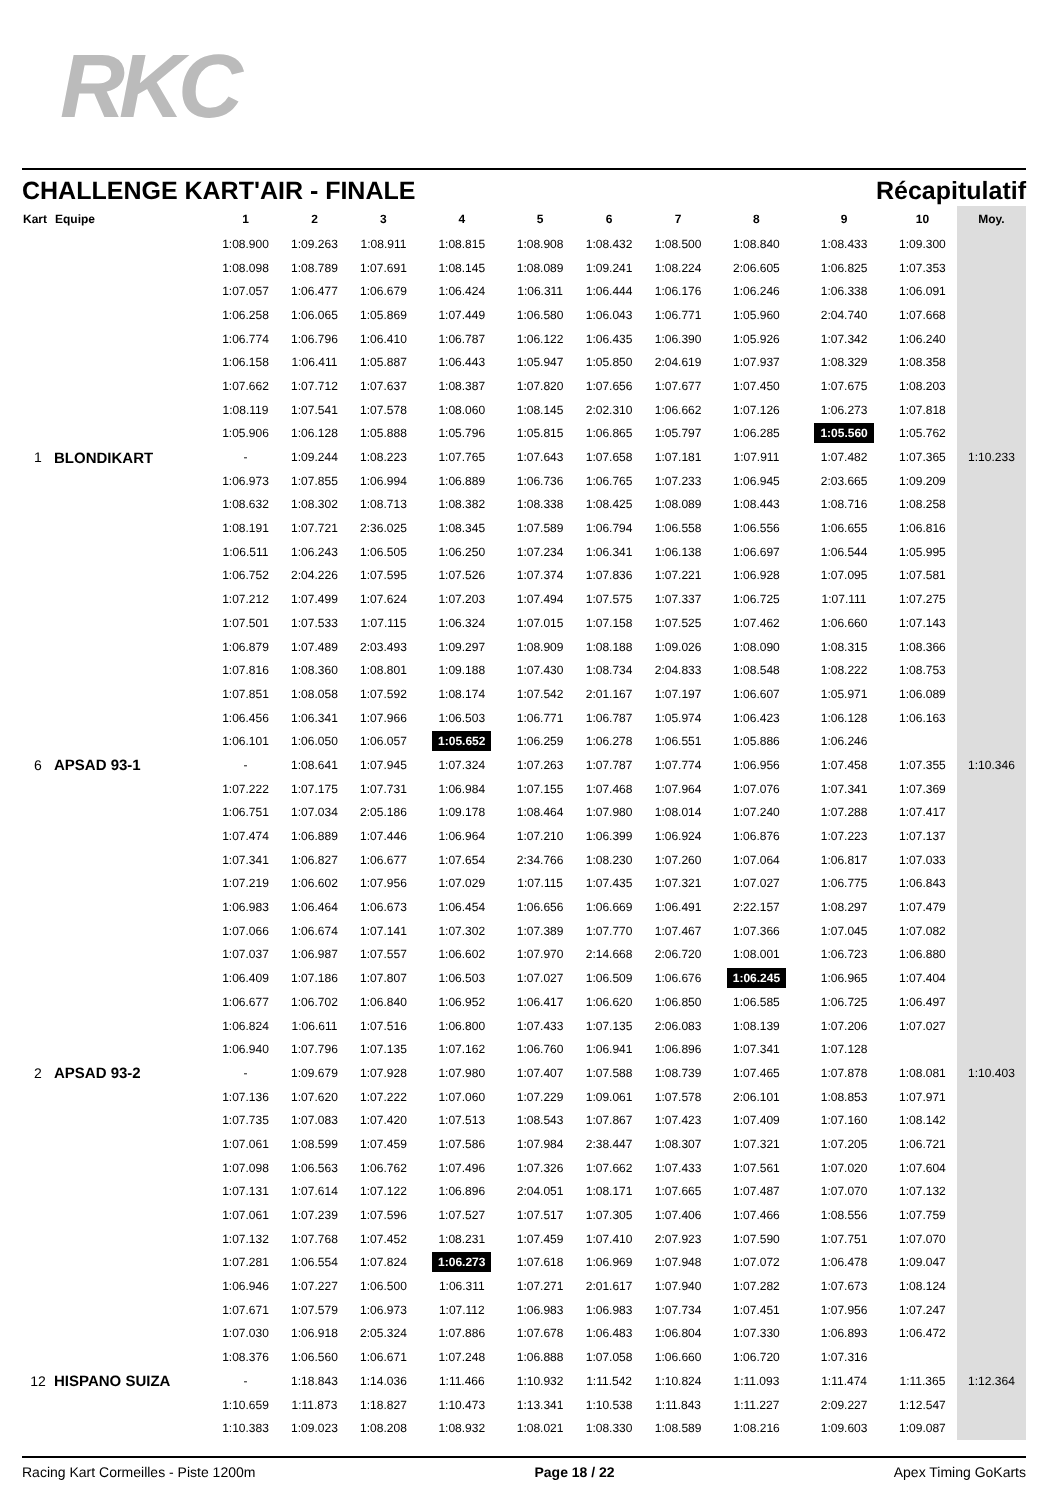RKC
CHALLENGE KART'AIR - FINALE Récapitulatif
| Kart | Equipe | 1 | 2 | 3 | 4 | 5 | 6 | 7 | 8 | 9 | 10 | Moy. |
| --- | --- | --- | --- | --- | --- | --- | --- | --- | --- | --- | --- | --- |
| | | 1:08.900 | 1:09.263 | 1:08.911 | 1:08.815 | 1:08.908 | 1:08.432 | 1:08.500 | 1:08.840 | 1:08.433 | 1:09.300 | |
| | | 1:08.098 | 1:08.789 | 1:07.691 | 1:08.145 | 1:08.089 | 1:09.241 | 1:08.224 | 2:06.605 | 1:06.825 | 1:07.353 | |
| | | 1:07.057 | 1:06.477 | 1:06.679 | 1:06.424 | 1:06.311 | 1:06.444 | 1:06.176 | 1:06.246 | 1:06.338 | 1:06.091 | |
| | | 1:06.258 | 1:06.065 | 1:05.869 | 1:07.449 | 1:06.580 | 1:06.043 | 1:06.771 | 1:05.960 | 2:04.740 | 1:07.668 | |
| | | 1:06.774 | 1:06.796 | 1:06.410 | 1:06.787 | 1:06.122 | 1:06.435 | 1:06.390 | 1:05.926 | 1:07.342 | 1:06.240 | |
| | | 1:06.158 | 1:06.411 | 1:05.887 | 1:06.443 | 1:05.947 | 1:05.850 | 2:04.619 | 1:07.937 | 1:08.329 | 1:08.358 | |
| | | 1:07.662 | 1:07.712 | 1:07.637 | 1:08.387 | 1:07.820 | 1:07.656 | 1:07.677 | 1:07.450 | 1:07.675 | 1:08.203 | |
| | | 1:08.119 | 1:07.541 | 1:07.578 | 1:08.060 | 1:08.145 | 2:02.310 | 1:06.662 | 1:07.126 | 1:06.273 | 1:07.818 | |
| | | 1:05.906 | 1:06.128 | 1:05.888 | 1:05.796 | 1:05.815 | 1:06.865 | 1:05.797 | 1:06.285 | 1:05.560 | 1:05.762 | |
| 1 | BLONDIKART | - | 1:09.244 | 1:08.223 | 1:07.765 | 1:07.643 | 1:07.658 | 1:07.181 | 1:07.911 | 1:07.482 | 1:07.365 | 1:10.233 |
| | | 1:06.973 | 1:07.855 | 1:06.994 | 1:06.889 | 1:06.736 | 1:06.765 | 1:07.233 | 1:06.945 | 2:03.665 | 1:09.209 | |
| | | 1:08.632 | 1:08.302 | 1:08.713 | 1:08.382 | 1:08.338 | 1:08.425 | 1:08.089 | 1:08.443 | 1:08.716 | 1:08.258 | |
| | | 1:08.191 | 1:07.721 | 2:36.025 | 1:08.345 | 1:07.589 | 1:06.794 | 1:06.558 | 1:06.556 | 1:06.655 | 1:06.816 | |
| | | 1:06.511 | 1:06.243 | 1:06.505 | 1:06.250 | 1:07.234 | 1:06.341 | 1:06.138 | 1:06.697 | 1:06.544 | 1:05.995 | |
| | | 1:06.752 | 2:04.226 | 1:07.595 | 1:07.526 | 1:07.374 | 1:07.836 | 1:07.221 | 1:06.928 | 1:07.095 | 1:07.581 | |
| | | 1:07.212 | 1:07.499 | 1:07.624 | 1:07.203 | 1:07.494 | 1:07.575 | 1:07.337 | 1:06.725 | 1:07.111 | 1:07.275 | |
| | | 1:07.501 | 1:07.533 | 1:07.115 | 1:06.324 | 1:07.015 | 1:07.158 | 1:07.525 | 1:07.462 | 1:06.660 | 1:07.143 | |
| | | 1:06.879 | 1:07.489 | 2:03.493 | 1:09.297 | 1:08.909 | 1:08.188 | 1:09.026 | 1:08.090 | 1:08.315 | 1:08.366 | |
| | | 1:07.816 | 1:08.360 | 1:08.801 | 1:09.188 | 1:07.430 | 1:08.734 | 2:04.833 | 1:08.548 | 1:08.222 | 1:08.753 | |
| | | 1:07.851 | 1:08.058 | 1:07.592 | 1:08.174 | 1:07.542 | 2:01.167 | 1:07.197 | 1:06.607 | 1:05.971 | 1:06.089 | |
| | | 1:06.456 | 1:06.341 | 1:07.966 | 1:06.503 | 1:06.771 | 1:06.787 | 1:05.974 | 1:06.423 | 1:06.128 | 1:06.163 | |
| | | 1:06.101 | 1:06.050 | 1:06.057 | 1:05.652 | 1:06.259 | 1:06.278 | 1:06.551 | 1:05.886 | 1:06.246 | | |
| 6 | APSAD 93-1 | - | 1:08.641 | 1:07.945 | 1:07.324 | 1:07.263 | 1:07.787 | 1:07.774 | 1:06.956 | 1:07.458 | 1:07.355 | 1:10.346 |
| | | 1:07.222 | 1:07.175 | 1:07.731 | 1:06.984 | 1:07.155 | 1:07.468 | 1:07.964 | 1:07.076 | 1:07.341 | 1:07.369 | |
| | | 1:06.751 | 1:07.034 | 2:05.186 | 1:09.178 | 1:08.464 | 1:07.980 | 1:08.014 | 1:07.240 | 1:07.288 | 1:07.417 | |
| | | 1:07.474 | 1:06.889 | 1:07.446 | 1:06.964 | 1:07.210 | 1:06.399 | 1:06.924 | 1:06.876 | 1:07.223 | 1:07.137 | |
| | | 1:07.341 | 1:06.827 | 1:06.677 | 1:07.654 | 2:34.766 | 1:08.230 | 1:07.260 | 1:07.064 | 1:06.817 | 1:07.033 | |
| | | 1:07.219 | 1:06.602 | 1:07.956 | 1:07.029 | 1:07.115 | 1:07.435 | 1:07.321 | 1:07.027 | 1:06.775 | 1:06.843 | |
| | | 1:06.983 | 1:06.464 | 1:06.673 | 1:06.454 | 1:06.656 | 1:06.669 | 1:06.491 | 2:22.157 | 1:08.297 | 1:07.479 | |
| | | 1:07.066 | 1:06.674 | 1:07.141 | 1:07.302 | 1:07.389 | 1:07.770 | 1:07.467 | 1:07.366 | 1:07.045 | 1:07.082 | |
| | | 1:07.037 | 1:06.987 | 1:07.557 | 1:06.602 | 1:07.970 | 2:14.668 | 2:06.720 | 1:08.001 | 1:06.723 | 1:06.880 | |
| | | 1:06.409 | 1:07.186 | 1:07.807 | 1:06.503 | 1:07.027 | 1:06.509 | 1:06.676 | 1:06.245 | 1:06.965 | 1:07.404 | |
| | | 1:06.677 | 1:06.702 | 1:06.840 | 1:06.952 | 1:06.417 | 1:06.620 | 1:06.850 | 1:06.585 | 1:06.725 | 1:06.497 | |
| | | 1:06.824 | 1:06.611 | 1:07.516 | 1:06.800 | 1:07.433 | 1:07.135 | 2:06.083 | 1:08.139 | 1:07.206 | 1:07.027 | |
| | | 1:06.940 | 1:07.796 | 1:07.135 | 1:07.162 | 1:06.760 | 1:06.941 | 1:06.896 | 1:07.341 | 1:07.128 | | |
| 2 | APSAD 93-2 | - | 1:09.679 | 1:07.928 | 1:07.980 | 1:07.407 | 1:07.588 | 1:08.739 | 1:07.465 | 1:07.878 | 1:08.081 | 1:10.403 |
| | | 1:07.136 | 1:07.620 | 1:07.222 | 1:07.060 | 1:07.229 | 1:09.061 | 1:07.578 | 2:06.101 | 1:08.853 | 1:07.971 | |
| | | 1:07.735 | 1:07.083 | 1:07.420 | 1:07.513 | 1:08.543 | 1:07.867 | 1:07.423 | 1:07.409 | 1:07.160 | 1:08.142 | |
| | | 1:07.061 | 1:08.599 | 1:07.459 | 1:07.586 | 1:07.984 | 2:38.447 | 1:08.307 | 1:07.321 | 1:07.205 | 1:06.721 | |
| | | 1:07.098 | 1:06.563 | 1:06.762 | 1:07.496 | 1:07.326 | 1:07.662 | 1:07.433 | 1:07.561 | 1:07.020 | 1:07.604 | |
| | | 1:07.131 | 1:07.614 | 1:07.122 | 1:06.896 | 2:04.051 | 1:08.171 | 1:07.665 | 1:07.487 | 1:07.070 | 1:07.132 | |
| | | 1:07.061 | 1:07.239 | 1:07.596 | 1:07.527 | 1:07.517 | 1:07.305 | 1:07.406 | 1:07.466 | 1:08.556 | 1:07.759 | |
| | | 1:07.132 | 1:07.768 | 1:07.452 | 1:08.231 | 1:07.459 | 1:07.410 | 2:07.923 | 1:07.590 | 1:07.751 | 1:07.070 | |
| | | 1:07.281 | 1:06.554 | 1:07.824 | 1:06.273 | 1:07.618 | 1:06.969 | 1:07.948 | 1:07.072 | 1:06.478 | 1:09.047 | |
| | | 1:06.946 | 1:07.227 | 1:06.500 | 1:06.311 | 1:07.271 | 2:01.617 | 1:07.940 | 1:07.282 | 1:07.673 | 1:08.124 | |
| | | 1:07.671 | 1:07.579 | 1:06.973 | 1:07.112 | 1:06.983 | 1:06.983 | 1:07.734 | 1:07.451 | 1:07.956 | 1:07.247 | |
| | | 1:07.030 | 1:06.918 | 2:05.324 | 1:07.886 | 1:07.678 | 1:06.483 | 1:06.804 | 1:07.330 | 1:06.893 | 1:06.472 | |
| | | 1:08.376 | 1:06.560 | 1:06.671 | 1:07.248 | 1:06.888 | 1:07.058 | 1:06.660 | 1:06.720 | 1:07.316 | | |
| 12 | HISPANO SUIZA | - | 1:18.843 | 1:14.036 | 1:11.466 | 1:10.932 | 1:11.542 | 1:10.824 | 1:11.093 | 1:11.474 | 1:11.365 | 1:12.364 |
| | | 1:10.659 | 1:11.873 | 1:18.827 | 1:10.473 | 1:13.341 | 1:10.538 | 1:11.843 | 1:11.227 | 2:09.227 | 1:12.547 | |
| | | 1:10.383 | 1:09.023 | 1:08.208 | 1:08.932 | 1:08.021 | 1:08.330 | 1:08.589 | 1:08.216 | 1:09.603 | 1:09.087 | |
Racing Kart Cormeilles - Piste 1200m Page 18 / 22 Apex Timing GoKarts